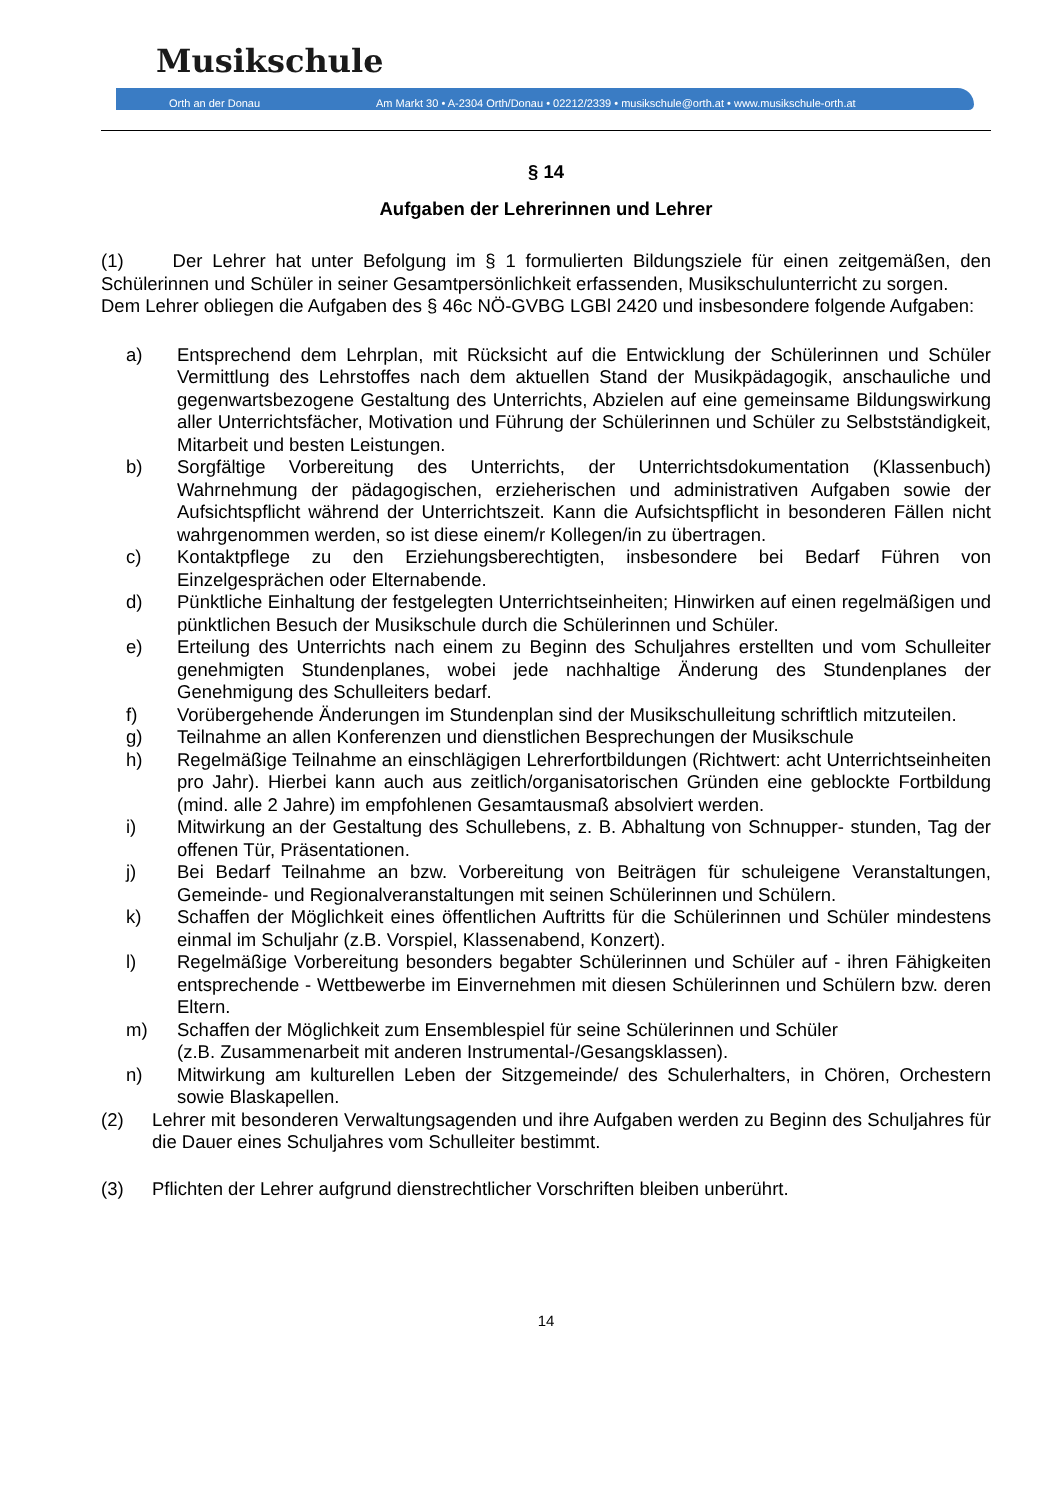Musikschule
Orth an der Donau
Am Markt 30 • A-2304 Orth/Donau • 02212/2339 • musikschule@orth.at • www.musikschule-orth.at
§ 14
Aufgaben der Lehrerinnen und Lehrer
(1) Der Lehrer hat unter Befolgung im § 1 formulierten Bildungsziele für einen zeitgemäßen, den Schülerinnen und Schüler in seiner Gesamtpersönlichkeit erfassenden, Musikschulunterricht zu sorgen.
Dem Lehrer obliegen die Aufgaben des § 46c NÖ-GVBG LGBl 2420 und insbesondere folgende Aufgaben:
a) Entsprechend dem Lehrplan, mit Rücksicht auf die Entwicklung der Schülerinnen und Schüler Vermittlung des Lehrstoffes nach dem aktuellen Stand der Musikpädagogik, anschauliche und gegenwartsbezogene Gestaltung des Unterrichts, Abzielen auf eine gemeinsame Bildungswirkung aller Unterrichtsfächer, Motivation und Führung der Schülerinnen und Schüler zu Selbstständigkeit, Mitarbeit und besten Leistungen.
b) Sorgfältige Vorbereitung des Unterrichts, der Unterrichtsdokumentation (Klassenbuch) Wahrnehmung der pädagogischen, erzieherischen und administrativen Aufgaben sowie der Aufsichtspflicht während der Unterrichtszeit. Kann die Aufsichtspflicht in besonderen Fällen nicht wahrgenommen werden, so ist diese einem/r Kollegen/in zu übertragen.
c) Kontaktpflege zu den Erziehungsberechtigten, insbesondere bei Bedarf Führen von Einzelgesprächen oder Elternabende.
d) Pünktliche Einhaltung der festgelegten Unterrichtseinheiten; Hinwirken auf einen regelmäßigen und pünktlichen Besuch der Musikschule durch die Schülerinnen und Schüler.
e) Erteilung des Unterrichts nach einem zu Beginn des Schuljahres erstellten und vom Schulleiter genehmigten Stundenplanes, wobei jede nachhaltige Änderung des Stundenplanes der Genehmigung des Schulleiters bedarf.
f) Vorübergehende Änderungen im Stundenplan sind der Musikschulleitung schriftlich mitzuteilen.
g) Teilnahme an allen Konferenzen und dienstlichen Besprechungen der Musikschule
h) Regelmäßige Teilnahme an einschlägigen Lehrerfortbildungen (Richtwert: acht Unterrichtseinheiten pro Jahr). Hierbei kann auch aus zeitlich/organisatorischen Gründen eine geblockte Fortbildung (mind. alle 2 Jahre) im empfohlenen Gesamtausmaß absolviert werden.
i) Mitwirkung an der Gestaltung des Schullebens, z. B. Abhaltung von Schnupper- stunden, Tag der offenen Tür, Präsentationen.
j) Bei Bedarf Teilnahme an bzw. Vorbereitung von Beiträgen für schuleigene Veranstaltungen, Gemeinde- und Regionalveranstaltungen mit seinen Schülerinnen und Schülern.
k) Schaffen der Möglichkeit eines öffentlichen Auftritts für die Schülerinnen und Schüler mindestens einmal im Schuljahr (z.B. Vorspiel, Klassenabend, Konzert).
l) Regelmäßige Vorbereitung besonders begabter Schülerinnen und Schüler auf - ihren Fähigkeiten entsprechende - Wettbewerbe im Einvernehmen mit diesen Schülerinnen und Schülern bzw. deren Eltern.
m) Schaffen der Möglichkeit zum Ensemblespiel für seine Schülerinnen und Schüler
(z.B. Zusammenarbeit mit anderen Instrumental-/Gesangsklassen).
n) Mitwirkung am kulturellen Leben der Sitzgemeinde/ des Schulerhalters, in Chören, Orchestern sowie Blaskapellen.
(2) Lehrer mit besonderen Verwaltungsagenden und ihre Aufgaben werden zu Beginn des Schuljahres für die Dauer eines Schuljahres vom Schulleiter bestimmt.
(3) Pflichten der Lehrer aufgrund dienstrechtlicher Vorschriften bleiben unberührt.
14